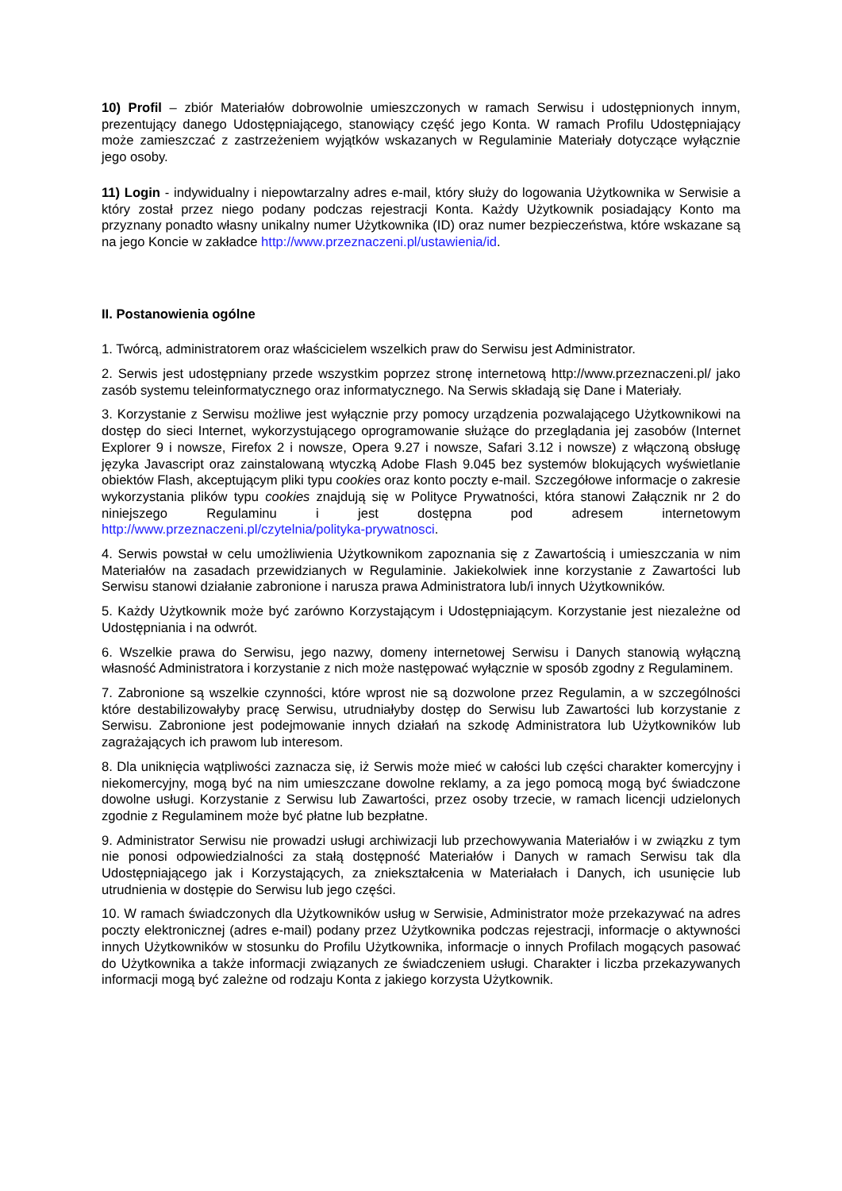10) Profil – zbiór Materiałów dobrowolnie umieszczonych w ramach Serwisu i udostępnionych innym, prezentujący danego Udostępniającego, stanowiący część jego Konta. W ramach Profilu Udostępniający może zamieszczać z zastrzeżeniem wyjątków wskazanych w Regulaminie Materiały dotyczące wyłącznie jego osoby.
11) Login - indywidualny i niepowtarzalny adres e-mail, który służy do logowania Użytkownika w Serwisie a który został przez niego podany podczas rejestracji Konta. Każdy Użytkownik posiadający Konto ma przyznany ponadto własny unikalny numer Użytkownika (ID) oraz numer bezpieczeństwa, które wskazane są na jego Koncie w zakładce http://www.przeznaczeni.pl/ustawienia/id.
II. Postanowienia ogólne
1. Twórcą, administratorem oraz właścicielem wszelkich praw do Serwisu jest Administrator.
2. Serwis jest udostępniany przede wszystkim poprzez stronę internetową http://www.przeznaczeni.pl/ jako zasób systemu teleinformatycznego oraz informatycznego. Na Serwis składają się Dane i Materiały.
3. Korzystanie z Serwisu możliwe jest wyłącznie przy pomocy urządzenia pozwalającego Użytkownikowi na dostęp do sieci Internet, wykorzystującego oprogramowanie służące do przeglądania jej zasobów (Internet Explorer 9 i nowsze, Firefox 2 i nowsze, Opera 9.27 i nowsze, Safari 3.12 i nowsze) z włączoną obsługę języka Javascript oraz zainstalowaną wtyczką Adobe Flash 9.045 bez systemów blokujących wyświetlanie obiektów Flash, akceptującym pliki typu cookies oraz konto poczty e-mail. Szczegółowe informacje o zakresie wykorzystania plików typu cookies znajdują się w Polityce Prywatności, która stanowi Załącznik nr 2 do niniejszego Regulaminu i jest dostępna pod adresem internetowym http://www.przeznaczeni.pl/czytelnia/polityka-prywatnosci.
4. Serwis powstał w celu umożliwienia Użytkownikom zapoznania się z Zawartością i umieszczania w nim Materiałów na zasadach przewidzianych w Regulaminie. Jakiekolwiek inne korzystanie z Zawartości lub Serwisu stanowi działanie zabronione i narusza prawa Administratora lub/i innych Użytkowników.
5. Każdy Użytkownik może być zarówno Korzystającym i Udostępniającym. Korzystanie jest niezależne od Udostępniania i na odwrót.
6. Wszelkie prawa do Serwisu, jego nazwy, domeny internetowej Serwisu i Danych stanowią wyłączną własność Administratora i korzystanie z nich może następować wyłącznie w sposób zgodny z Regulaminem.
7. Zabronione są wszelkie czynności, które wprost nie są dozwolone przez Regulamin, a w szczególności które destabilizowałyby pracę Serwisu, utrudniałyby dostęp do Serwisu lub Zawartości lub korzystanie z Serwisu. Zabronione jest podejmowanie innych działań na szkodę Administratora lub Użytkowników lub zagrażających ich prawom lub interesom.
8. Dla uniknięcia wątpliwości zaznacza się, iż Serwis może mieć w całości lub części charakter komercyjny i niekomercyjny, mogą być na nim umieszczane dowolne reklamy, a za jego pomocą mogą być świadczone dowolne usługi. Korzystanie z Serwisu lub Zawartości, przez osoby trzecie, w ramach licencji udzielonych zgodnie z Regulaminem może być płatne lub bezpłatne.
9. Administrator Serwisu nie prowadzi usługi archiwizacji lub przechowywania Materiałów i w związku z tym nie ponosi odpowiedzialności za stałą dostępność Materiałów i Danych w ramach Serwisu tak dla Udostępniającego jak i Korzystających, za zniekształcenia w Materiałach i Danych, ich usunięcie lub utrudnienia w dostępie do Serwisu lub jego części.
10. W ramach świadczonych dla Użytkowników usług w Serwisie, Administrator może przekazywać na adres poczty elektronicznej (adres e-mail) podany przez Użytkownika podczas rejestracji, informacje o aktywności innych Użytkowników w stosunku do Profilu Użytkownika, informacje o innych Profilach mogących pasować do Użytkownika a także informacji związanych ze świadczeniem usługi. Charakter i liczba przekazywanych informacji mogą być zależne od rodzaju Konta z jakiego korzysta Użytkownik.